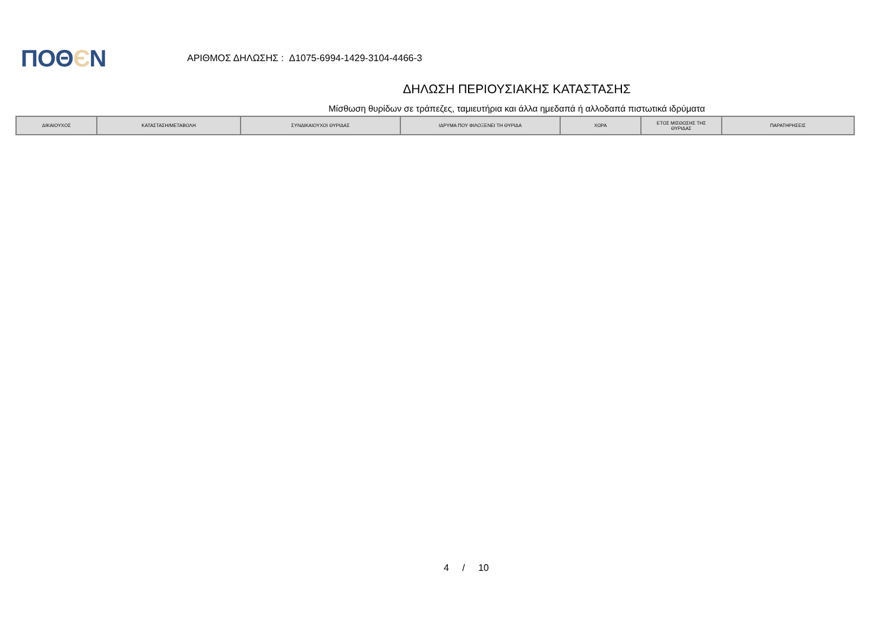ΠΟΘЄΝ
ΑΡΙΘΜΟΣ ΔΗΛΩΣΗΣ : Δ1075-6994-1429-3104-4466-3
ΔΗΛΩΣΗ ΠΕΡΙΟΥΣΙΑΚΗΣ ΚΑΤΑΣΤΑΣΗΣ
Μίσθωση θυρίδων σε τράπεζες, ταμιευτήρια και άλλα ημεδαπά ή αλλοδαπά πιστωτικά ιδρύματα
| ΔΙΚΑΙΟΥΧΟΣ | ΚΑΤΑΣΤΑΣΗ/ΜΕΤΑΒΟΛΗ | ΣΥΝΔΙΚΑΙΟΥΧΟΙ ΘΥΡΙΔΑΣ | ΙΔΡΥΜΑ ΠΟΥ ΦΙΛΟΞΕΝΕΙ ΤΗ ΘΥΡΙΔΑ | ΧΩΡΑ | ΕΤΟΣ ΜΙΣΘΩΣΗΣ ΤΗΣ ΘΥΡΙΔΑΣ | ΠΑΡΑΤΗΡΗΣΕΙΣ |
| --- | --- | --- | --- | --- | --- | --- |
4 / 10